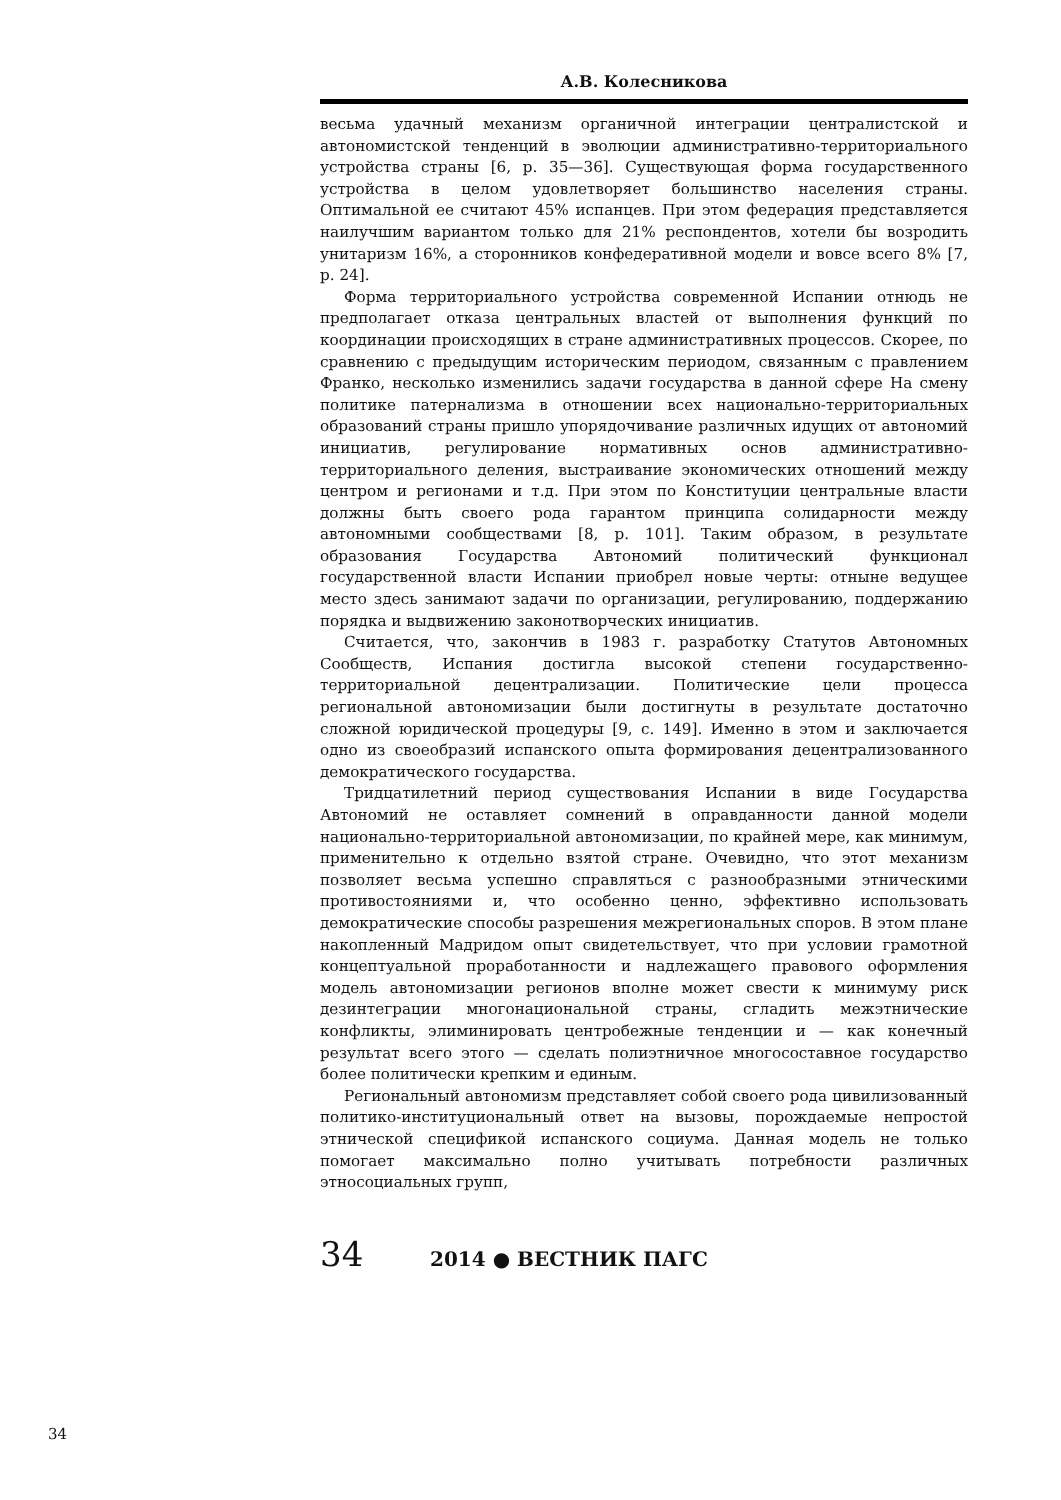А.В. Колесникова
весьма удачный механизм органичной интеграции централистской и автономистской тенденций в эволюции административно-территориального устройства страны [6, p. 35—36]. Существующая форма государственного устройства в целом удовлетворяет большинство населения страны. Оптимальной ее считают 45% испанцев. При этом федерация представляется наилучшим вариантом только для 21% респондентов, хотели бы возродить унитаризм 16%, а сторонников конфедеративной модели и вовсе всего 8% [7, p. 24].
Форма территориального устройства современной Испании отнюдь не предполагает отказа центральных властей от выполнения функций по координации происходящих в стране административных процессов. Скорее, по сравнению с предыдущим историческим периодом, связанным с правлением Франко, несколько изменились задачи государства в данной сфере На смену политике патернализма в отношении всех национально-территориальных образований страны пришло упорядочивание различных идущих от автономий инициатив, регулирование нормативных основ административно-территориального деления, выстраивание экономических отношений между центром и регионами и т.д. При этом по Конституции центральные власти должны быть своего рода гарантом принципа солидарности между автономными сообществами [8, p. 101]. Таким образом, в результате образования Государства Автономий политический функционал государственной власти Испании приобрел новые черты: отныне ведущее место здесь занимают задачи по организации, регулированию, поддержанию порядка и выдвижению законотворческих инициатив.
Считается, что, закончив в 1983 г. разработку Статутов Автономных Сообществ, Испания достигла высокой степени государственно-территориальной децентрализации. Политические цели процесса региональной автономизации были достигнуты в результате достаточно сложной юридической процедуры [9, с. 149]. Именно в этом и заключается одно из своеобразий испанского опыта формирования децентрализованного демократического государства.
Тридцатилетний период существования Испании в виде Государства Автономий не оставляет сомнений в оправданности данной модели национально-территориальной автономизации, по крайней мере, как минимум, применительно к отдельно взятой стране. Очевидно, что этот механизм позволяет весьма успешно справляться с разнообразными этническими противостояниями и, что особенно ценно, эффективно использовать демократические способы разрешения межрегиональных споров. В этом плане накопленный Мадридом опыт свидетельствует, что при условии грамотной концептуальной проработанности и надлежащего правового оформления модель автономизации регионов вполне может свести к минимуму риск дезинтеграции многонациональной страны, сгладить межэтнические конфликты, элиминировать центробежные тенденции и — как конечный результат всего этого — сделать полиэтничное многосоставное государство более политически крепким и единым.
Региональный автономизм представляет собой своего рода цивилизованный политико-институциональный ответ на вызовы, порождаемые непростой этнической спецификой испанского социума. Данная модель не только помогает максимально полно учитывать потребности различных этносоциальных групп,
34 2014 ● ВЕСТНИК ПАГС
34